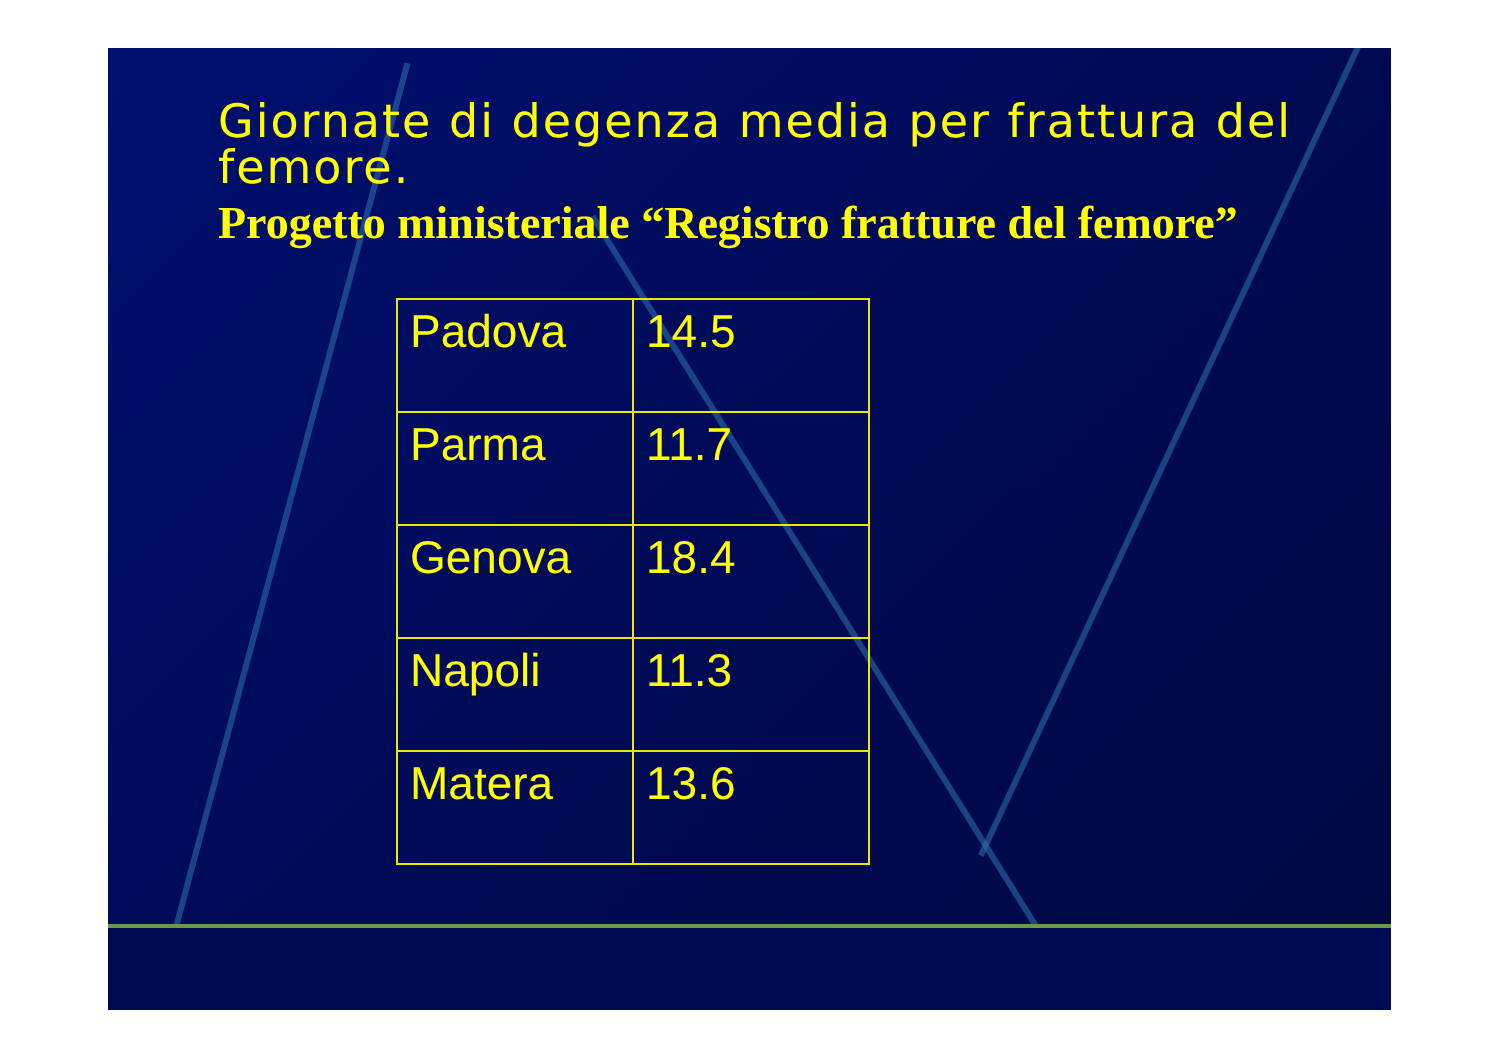Giornate di degenza media per frattura del femore.
Progetto ministeriale “Registro fratture del femore”
| Padova | 14.5 |
| Parma | 11.7 |
| Genova | 18.4 |
| Napoli | 11.3 |
| Matera | 13.6 |